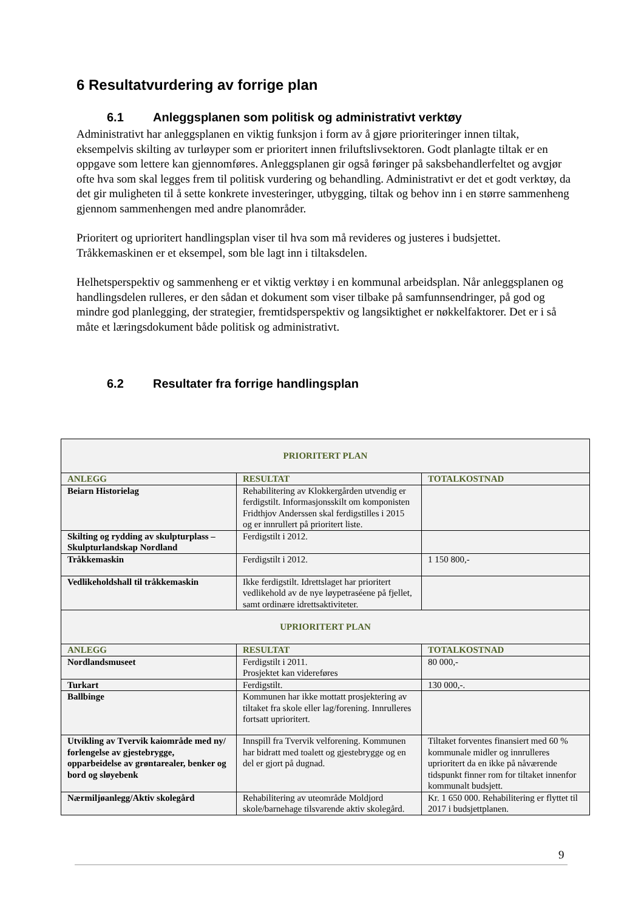6 Resultatvurdering av forrige plan
6.1 Anleggsplanen som politisk og administrativt verktøy
Administrativt har anleggsplanen en viktig funksjon i form av å gjøre prioriteringer innen tiltak, eksempelvis skilting av turløyper som er prioritert innen friluftslivsektoren. Godt planlagte tiltak er en oppgave som lettere kan gjennomføres. Anleggsplanen gir også føringer på saksbehandlerfeltet og avgjør ofte hva som skal legges frem til politisk vurdering og behandling. Administrativt er det et godt verktøy, da det gir muligheten til å sette konkrete investeringer, utbygging, tiltak og behov inn i en større sammenheng gjennom sammenhengen med andre planområder.
Prioritert og uprioritert handlingsplan viser til hva som må revideres og justeres i budsjettet. Tråkkemaskinen er et eksempel, som ble lagt inn i tiltaksdelen.
Helhetsperspektiv og sammenheng er et viktig verktøy i en kommunal arbeidsplan. Når anleggsplanen og handlingsdelen rulleres, er den sådan et dokument som viser tilbake på samfunnsendringer, på god og mindre god planlegging, der strategier, fremtidsperspektiv og langsiktighet er nøkkelfaktorer. Det er i så måte et læringsdokument både politisk og administrativt.
6.2 Resultater fra forrige handlingsplan
| PRIORITERT PLAN | | |
| --- | --- | --- |
| ANLEGG | RESULTAT | TOTALKOSTNAD |
| Beiarn Historielag | Rehabilitering av Klokkergården utvendig er ferdigstilt. Informasjonsskilt om komponisten Fridthjov Anderssen skal ferdigstilles i 2015 og er innrullert på prioritert liste. | |
| Skilting og rydding av skulpturplass – Skulpturlandskap Nordland | Ferdigstilt i 2012. | |
| Tråkkemaskin | Ferdigstilt i 2012. | 1 150 800,- |
| Vedlikeholdshall til tråkkemaskin | Ikke ferdigstilt. Idrettslaget har prioritert vedlikehold av de nye løypetraséene på fjellet, samt ordinære idrettsaktiviteter. | |
| UPRIORITERT PLAN | | |
| ANLEGG | RESULTAT | TOTALKOSTNAD |
| Nordlandsmuseet | Ferdigstilt i 2011. Prosjektet kan videreføres | 80 000,- |
| Turkart | Ferdigstilt. | 130 000,-. |
| Ballbinge | Kommunen har ikke mottatt prosjektering av tiltaket fra skole eller lag/forening. Innrulleres fortsatt uprioritert. | |
| Utvikling av Tvervik kaiområde med ny/ forlengelse av gjestebrygge, opparbeidelse av grøntarealer, benker og bord og sløyebenk | Innspill fra Tvervik velforening. Kommunen har bidratt med toalett og gjestebrygge og en del er gjort på dugnad. | Tiltaket forventes finansiert med 60 % kommunale midler og innrulleres uprioritert da en ikke på nåværende tidspunkt finner rom for tiltaket innenfor kommunalt budsjett. |
| Nærmiljøanlegg/Aktiv skolegård | Rehabilitering av uteområde Moldjord skole/barnehage tilsvarende aktiv skolegård. | Kr. 1 650 000. Rehabilitering er flyttet til 2017 i budsjettplanen. |
9